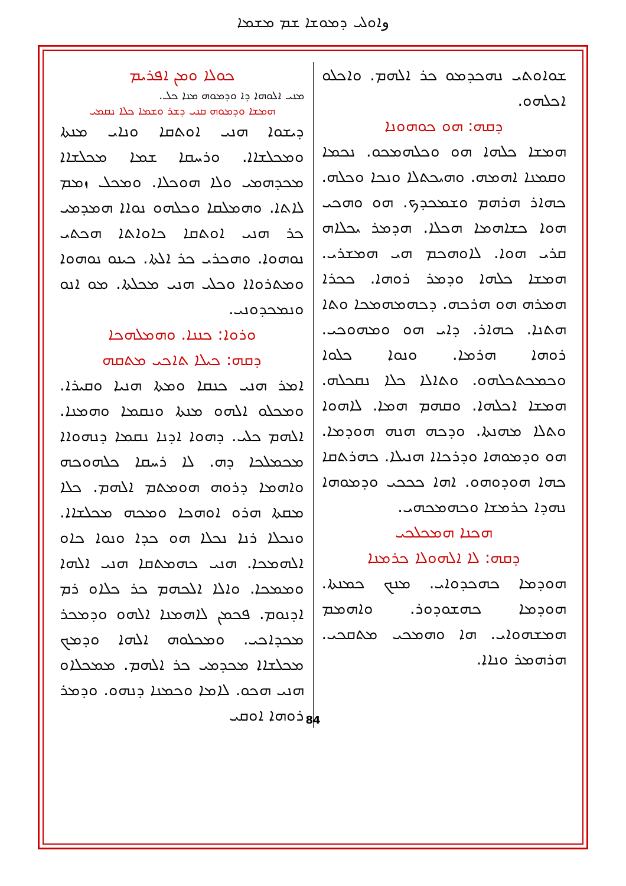وܐܘܠܝ ܕܡܘܫܐ ܫܡ ܡܫܡܐ
ܟܘܠܐ ܘܡܢ ܐܦܪܝܡ
ܡܢܝ ܐܠܘܗܐ ܕܐ ܘܕܡܘܗ ܡܢܐ ܟܠ.
ܗܡܫܐ ܘܕܡܘܗ ܩܢܝ ܕܫܪ ܘܫܡܐ ܟܠܐ ܢܩܡܝ
ܕܝܫܘܐ ܗܢܝ ܐܘܬܩܐ ܘܢܐܝ ܡܢܬܐ ܘܡܟܠܫܐܐ. ܘܪܚܩܐ ܫܡܐ ܡܟܠܫܐܐ ܡܟܕܗܡܝ ܘܠܐ ܗܘܟܠܐ. ܘܡܟܠ ܙܡܡ ܠܐܬܐ. ܘܗܡܠܩܐ ܘܟܠܗܘ ܢܘܐܐ ܗܡܕܡܝ ܟܪ ܗܢܝ ܐܘܬܩܐ ܟܐܘܐܬܐ ܗܟܬܝ ܢܘܗܘܐ. ܘܗܟܪܝ ܟܪ ܐܠܬܐ. ܟܝܢܘ ܢܘܗܘܐ ܘܡܬܪܘܐܐ ܘܟܠܝ ܗܢܝ ܡܟܠܬܐ. ܡܘ ܐܢܘ ܘܢܡܟܕܘܢܝ.
ܘܪܘܐ: ܟܢܢܐ. ܘܗܡܠܗܟܐ
ܕܩܗ: ܟܝܠܐ ܬܐܟܝ ܡܬܩܗ
ܐܡܪ ܗܢܝ ܟܢܩܐ ܘܡܬܐ ܗܢܝܐ ܘܩܝܪܐ. ܘܡܟܠܘ ܐܠܗܘ ܡܢܬܐ ܘܢܩܡܐ ܘܗܡܢܐ. ܐܠܗܡ ܟܠܝ. ܕܗܘܐ ܐܕܢܐ ܢܩܡܐ ܕܢܗܘܐܐ ܡܟܡܠܟܐ ܕܗ. ܠܐ ܪܚܩܐ ܟܠܗܘܟܗ ܘܐܗܡܐ ܕܪܘܗ ܗܘܡܬܡ ܐܠܗܡ. ܟܠܐ ܡܩܬܐ ܗܪܘ ܐܘܗܟܐ ܘܡܟܗ ܡܟܠܫܐܐ. ܘܢܟܠܐ ܪܢܐ ܢܟܠܐ ܗܘ ܟܕܐ ܘܢܘܐ ܟܐܘ ܐܠܗܡܟܐ. ܗܢܝ ܟܗܡܬܩܐ ܗܢܝ ܐܠܗܐ ܘܡܡܟܐ. ܘܐܠܐ ܐܠܟܗܡ ܟܪ ܟܠܐܘ ܪܡ ܐܕܢܘܡ. ܦܟܡܢ ܠܐܗܡܢܐ ܐܠܗܘ ܘܕܡܟܪ ܡܟܕܐܟܝ. ܘܡܟܠܘܗ ܐܠܗܐ ܘܕܡܟ ܡܟܠܫܐܐ ܡܟܕܡܝ ܟܪ ܐܠܗܡ. ܡܡܟܠܐܘ ܗܢܝ ܗܟܘ. ܠܐܡܐ ܘܟܡܢܐ ܕܢܗܘ. ܘܕܡܪ ܪܘܗܐ ܐܘܩܝ
ܫܘܐܘܬܝ ܢܗܟܕܡܘ ܟܪ ܐܠܗܡ. ܘܐܟܠܘ ܐܟܠܗܘ.
ܕܩܗ: ܗܘ ܟܘܗܘܢܐ
ܗܡܫܐ ܟܠܗܐ ܗܘ ܘܟܠܗܡܟܘ. ܢܟܡܐ ܘܩܡܢܐ ܐܗܡܗ. ܘܗܝܟܬܠܐ ܘܢܟܐ ܘܟܠܗ. ܟܗܐܪ ܗܪܗܡ ܘܫܡܟܕܟ. ܗܘ ܘܗܟܝ ܗܘܐ ܟܫܐܗܡܐ ܗܟܠܐ. ܗܕܡܪ ܝܟܠܐܗ ܩܪܝ ܗܘܐ. ܠܐܘܗܟܡ ܗܝ ܗܡܫܪܝ. ܗܡܫܐ ܟܠܗܐ ܘܕܡܪ ܪܘܗܐ. ܟܟܪܐ ܗܡܪܗ ܗܘ ܗܪܟܗ. ܕܟܗܡܗܡܟܐ ܘܬܐ ܗܬܢܐ. ܟܗܐܪ. ܕܐܝ ܗܘ ܘܡܗܘܟܝ. ܪܘܗܐ ܗܪܡܐ. ܘܢܘܐ ܟܠܘܐ ܘܟܡܟܬܟܠܗܘ. ܘܬܐܠܐ ܟܠܐ ܢܩܟܠܗ. ܗܡܫܐ ܐܟܠܗܐ. ܘܩܗܡ ܗܡܐ. ܠܐܗܘܐ ܘܬܠܐ ܡܗܢܬܐ. ܘܕܟܗ ܗܢܗ ܗܘܕܡܐ. ܗܘ ܘܕܡܘܗܐ ܘܕܪܟܐܐ ܗܢܝܠܐ. ܟܗܪܬܩܐ ܟܗܐ ܗܘܕܘܗܘ. ܐܗܐ ܟܟܟܝ ܘܕܡܘܗܐ ܢܗܕܐ ܟܪܡܫܐ ܘܟܗܡܟܗܝ.
ܗܟܢܐ ܗܡܟܠܟܝ
ܕܩܗ: ܠܐ ܐܠܗܘܠܐ ܟܪܡܢܐ
ܗܘܕܡܐ ܟܗܟܕܘܐܝ. ܡܢܟ ܟܡܢܬܐ. ܗܘܕܡܐ ܟܗܫܘܕܘܪ. ܘܐܗܡܡ ܗܡܫܗܘܐܝ. ܗܐ ܘܗܡܟܝ ܡܬܩܟܝ. ܗܪܗܡܪ ܘܢܐܐ.
84